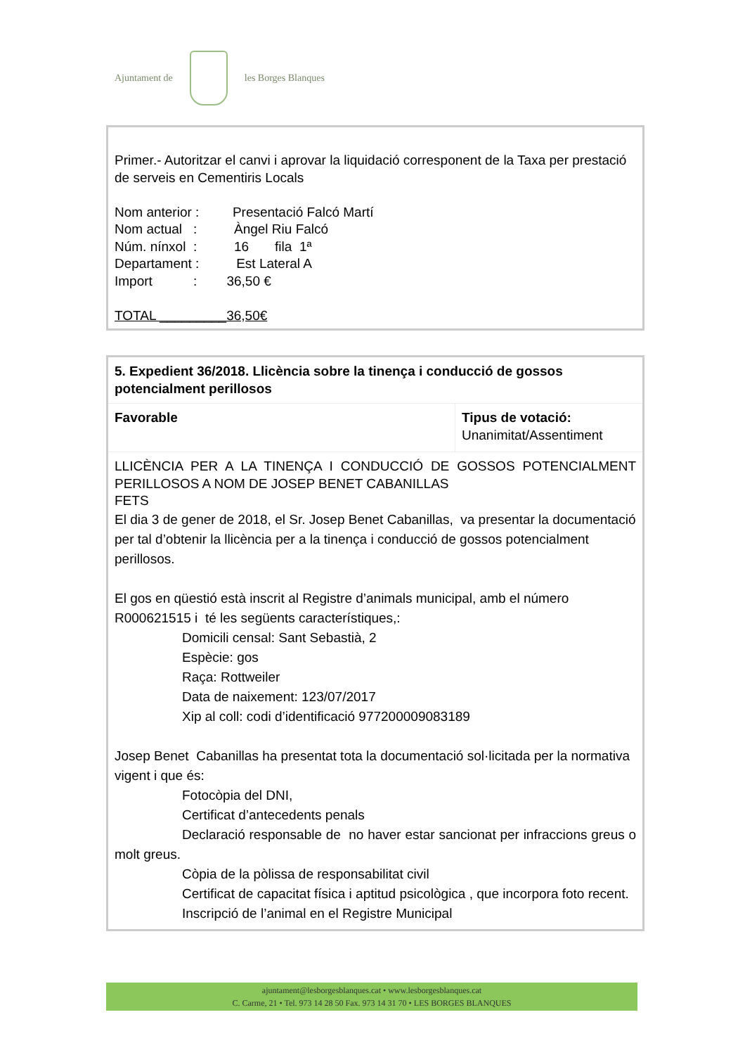Ajuntament de les Borges Blanques
Primer.- Autoritzar el canvi i aprovar la liquidació corresponent de la Taxa per prestació de serveis en Cementiris Locals
Nom anterior : Presentació Falcó Martí
Nom actual : Àngel Riu Falcó
Núm. nínxol : 16 fila 1ª
Departament : Est Lateral A
Import : 36,50 €
TOTAL _________36,50€
| 5. Expedient 36/2018. Llicència sobre la tinença i conducció de gossos potencialment perillosos | |
| Favorable | Tipus de votació: Unanimitat/Assentiment |
| LLICÈNCIA PER A LA TINENÇA I CONDUCCIÓ DE GOSSOS POTENCIALMENT PERILLOSOS A NOM DE JOSEP BENET CABANILLAS FETS El dia 3 de gener de 2018, el Sr. Josep Benet Cabanillas, va presentar la documentació per tal d’obtenir la llicència per a la tinença i conducció de gossos potencialment perillosos. El gos en qüestió està inscrit al Registre d’animals municipal, amb el número R000621515 i té les següents característiques,: Domicili censal: Sant Sebastià, 2 Espècie: gos Raça: Rottweiler Data de naixement: 123/07/2017 Xip al coll: codi d’identificació 977200009083189 Josep Benet Cabanillas ha presentat tota la documentació sol·licitada per la normativa vigent i que és: Fotocòpia del DNI, Certificat d’antecedents penals Declaració responsable de no haver estar sancionat per infraccions greus o molt greus. Còpia de la pòlissa de responsabilitat civil Certificat de capacitat física i aptitud psicològica , que incorpora foto recent. Inscripció de l’animal en el Registre Municipal | |
ajuntament@lesborgesblanques.cat • www.lesborgesblanques.cat
C. Carme, 21 • Tel. 973 14 28 50 Fax. 973 14 31 70 • LES BORGES BLANQUES